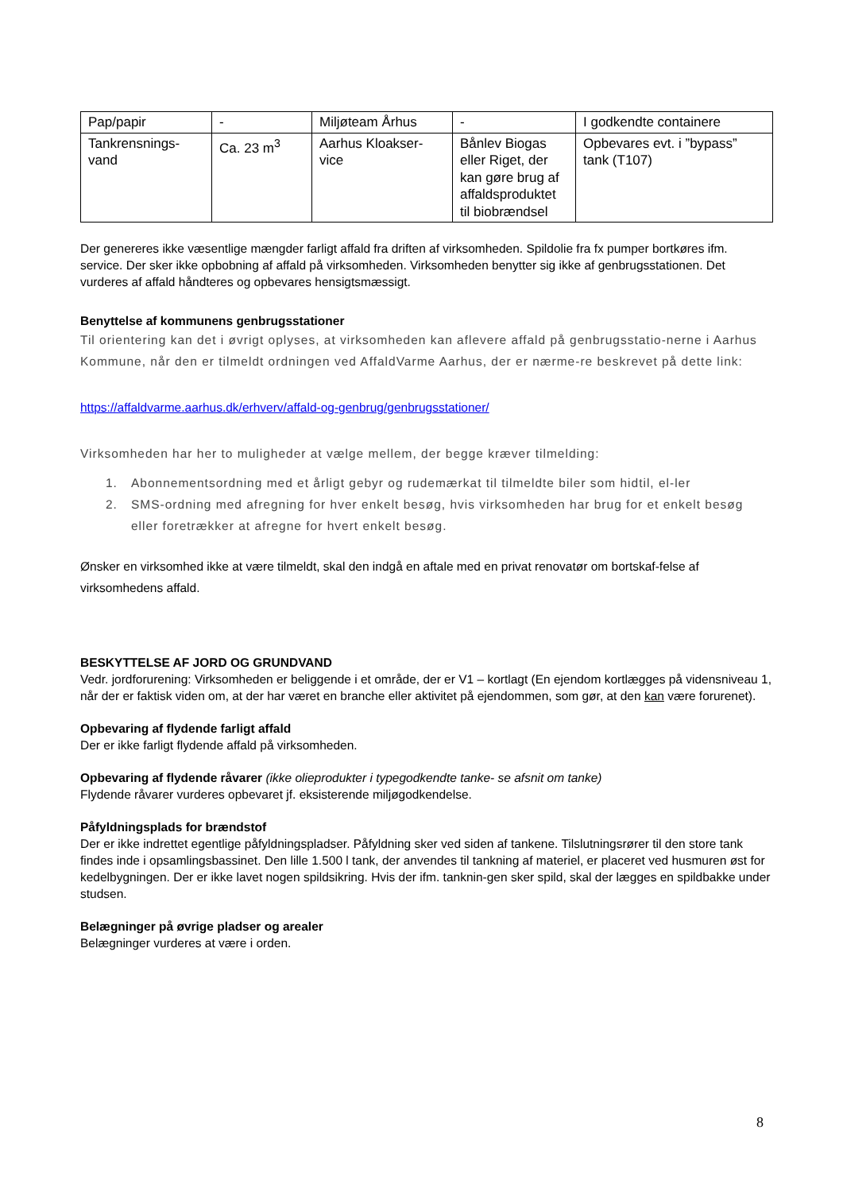| Pap/papir | - | Miljøteam Århus | - | I godkendte containere |
| Tankrensnings-vand | Ca. 23 m<sup>3</sup> | Aarhus Kloakser-vice | Bånlev Biogas eller Riget, der kan gøre brug af affaldsproduktet til biobrændsel | Opbevares evt. i ”bypass” tank (T107) |
Der genereres ikke væsentlige mængder farligt affald fra driften af virksomheden. Spildolie fra fx pumper bortkøres ifm. service. Der sker ikke opbobning af affald på virksomheden. Virksomheden benytter sig ikke af genbrugsstationen. Det vurderes af affald håndteres og opbevares hensigtsmæssigt.
Benyttelse af kommunens genbrugsstationer
Til orientering kan det i øvrigt oplyses, at virksomheden kan aflevere affald på genbrugsstatio-nerne i Aarhus Kommune, når den er tilmeldt ordningen ved AffaldVarme Aarhus, der er nærme-re beskrevet på dette link:
https://affaldvarme.aarhus.dk/erhverv/affald-og-genbrug/genbrugsstationer/
Virksomheden har her to muligheder at vælge mellem, der begge kræver tilmelding:
1. Abonnementsordning med et årligt gebyr og rudemærkat til tilmeldte biler som hidtil, el-ler
2. SMS-ordning med afregning for hver enkelt besøg, hvis virksomheden har brug for et enkelt besøg eller foretrækker at afregne for hvert enkelt besøg.
Ønsker en virksomhed ikke at være tilmeldt, skal den indgå en aftale med en privat renovatør om bortskaf-felse af virksomhedens affald.
BESKYTTELSE AF JORD OG GRUNDVAND
Vedr. jordforurening: Virksomheden er beliggende i et område, der er V1 – kortlagt (En ejendom kortlægges på vidensniveau 1, når der er faktisk viden om, at der har været en branche eller aktivitet på ejendommen, som gør, at den kan være forurenet).
Opbevaring af flydende farligt affald
Der er ikke farligt flydende affald på virksomheden.
Opbevaring af flydende råvarer (ikke olieprodukter i typegodkendte tanke- se afsnit om tanke)
Flydende råvarer vurderes opbevaret jf. eksisterende miljøgodkendelse.
Påfyldningsplads for brændstof
Der er ikke indrettet egentlige påfyldningspladser. Påfyldning sker ved siden af tankene. Tilslutningsrører til den store tank findes inde i opsamlingsbassinet. Den lille 1.500 l tank, der anvendes til tankning af materiel, er placeret ved husmuren øst for kedelbygningen. Der er ikke lavet nogen spildsikring. Hvis der ifm. tanknin-gen sker spild, skal der lægges en spildbakke under studsen.
Belægninger på øvrige pladser og arealer
Belægninger vurderes at være i orden.
8